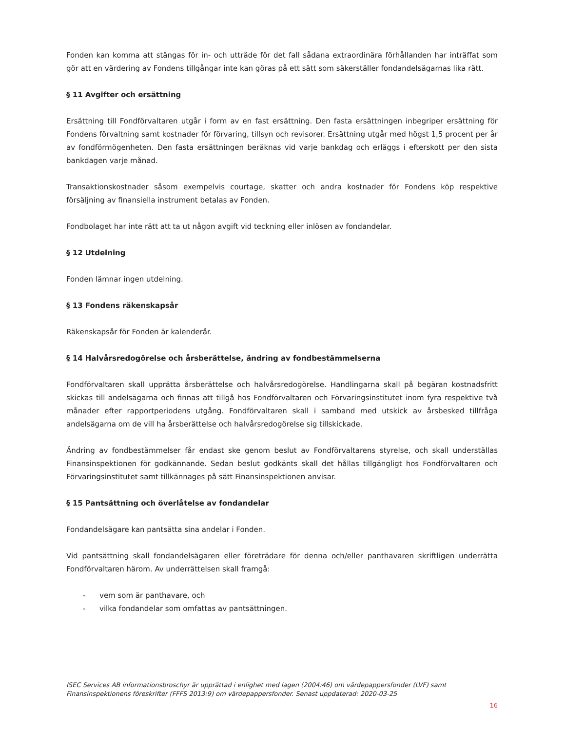Fonden kan komma att stängas för in- och utträde för det fall sådana extraordinära förhållanden har inträffat som gör att en värdering av Fondens tillgångar inte kan göras på ett sätt som säkerställer fondandelsägarnas lika rätt.
§ 11 Avgifter och ersättning
Ersättning till Fondförvaltaren utgår i form av en fast ersättning. Den fasta ersättningen inbegriper ersättning för Fondens förvaltning samt kostnader för förvaring, tillsyn och revisorer. Ersättning utgår med högst 1,5 procent per år av fondförmögenheten. Den fasta ersättningen beräknas vid varje bankdag och erläggs i efterskott per den sista bankdagen varje månad.
Transaktionskostnader såsom exempelvis courtage, skatter och andra kostnader för Fondens köp respektive försäljning av finansiella instrument betalas av Fonden.
Fondbolaget har inte rätt att ta ut någon avgift vid teckning eller inlösen av fondandelar.
§ 12 Utdelning
Fonden lämnar ingen utdelning.
§ 13 Fondens räkenskapsår
Räkenskapsår för Fonden är kalenderår.
§ 14 Halvårsredogörelse och årsberättelse, ändring av fondbestämmelserna
Fondförvaltaren skall upprätta årsberättelse och halvårsredogörelse. Handlingarna skall på begäran kostnadsfritt skickas till andelsägarna och finnas att tillgå hos Fondförvaltaren och Förvaringsinstitutet inom fyra respektive två månader efter rapportperiodens utgång. Fondförvaltaren skall i samband med utskick av årsbesked tillfråga andelsägarna om de vill ha årsberättelse och halvårsredogörelse sig tillskickade.
Ändring av fondbestämmelser får endast ske genom beslut av Fondförvaltarens styrelse, och skall underställas Finansinspektionen för godkännande. Sedan beslut godkänts skall det hållas tillgängligt hos Fondförvaltaren och Förvaringsinstitutet samt tillkännages på sätt Finansinspektionen anvisar.
§ 15 Pantsättning och överlåtelse av fondandelar
Fondandelsägare kan pantsätta sina andelar i Fonden.
Vid pantsättning skall fondandelsägaren eller företrädare för denna och/eller panthavaren skriftligen underrätta Fondförvaltaren härom. Av underrättelsen skall framgå:
- vem som är panthavare, och
- vilka fondandelar som omfattas av pantsättningen.
ISEC Services AB informationsbroschyr är upprättad i enlighet med lagen (2004:46) om värdepappersfonder (LVF) samt Finansinspektionens föreskrifter (FFFS 2013:9) om värdepappersfonder. Senast uppdaterad: 2020-03-25
16